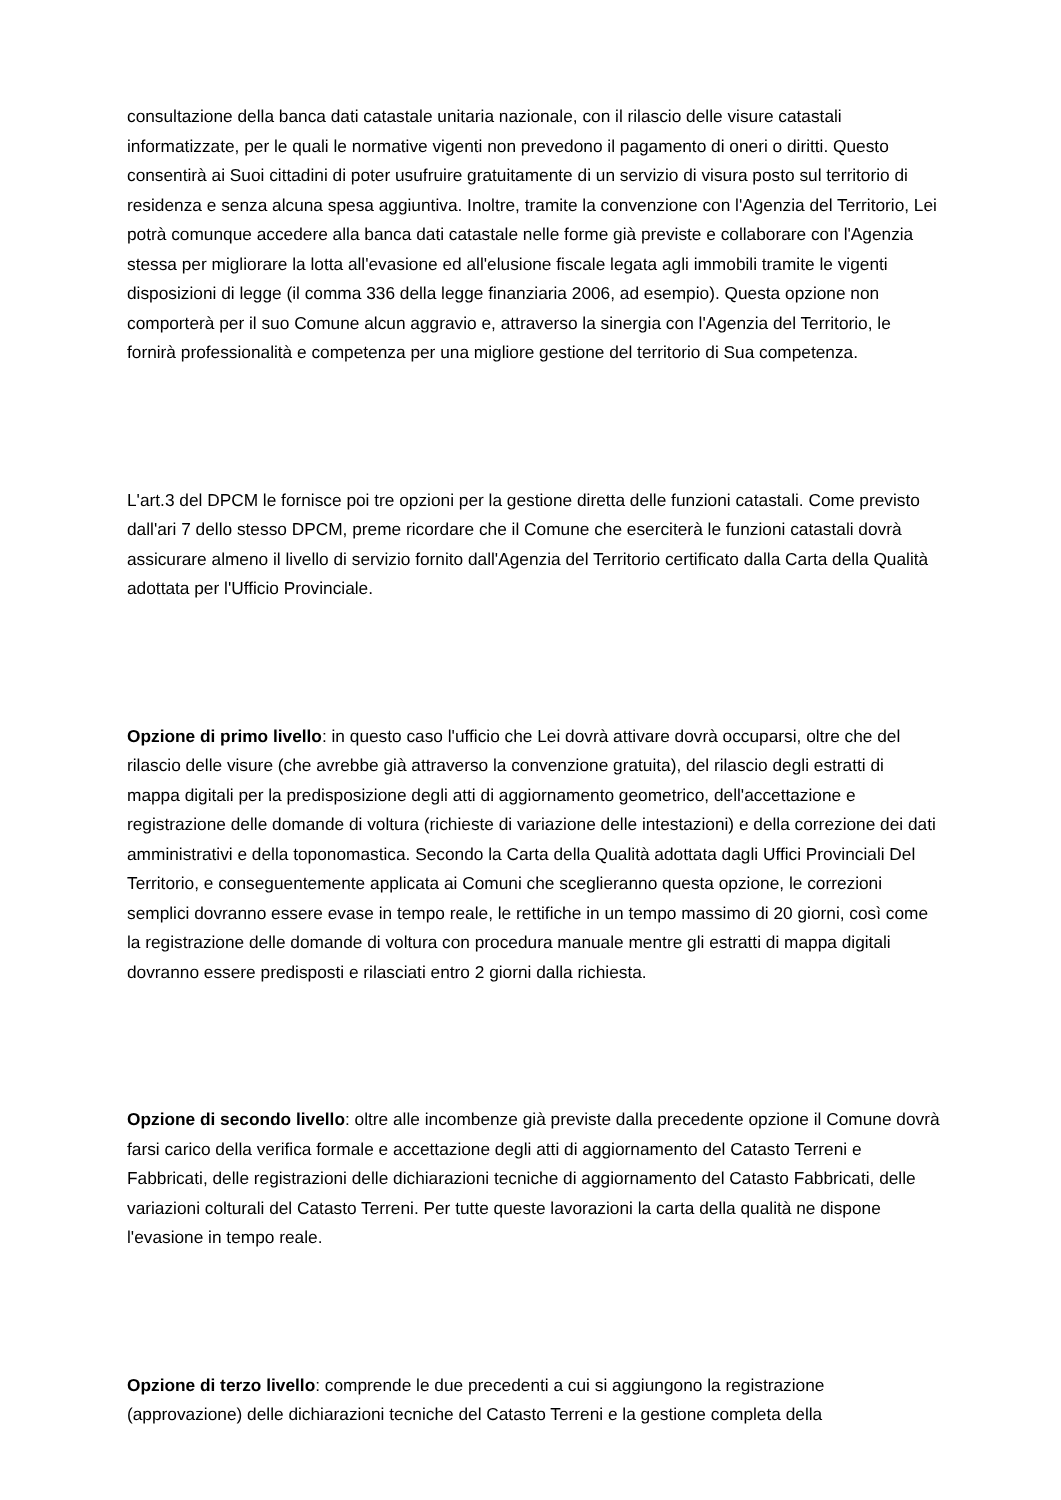consultazione della banca dati catastale unitaria nazionale, con il rilascio delle visure catastali informatizzate, per le quali le normative vigenti non prevedono il pagamento di oneri o diritti. Questo consentirà ai Suoi cittadini di poter usufruire gratuitamente di un servizio di visura posto sul territorio di residenza e senza alcuna spesa aggiuntiva. Inoltre, tramite la convenzione con l'Agenzia del Territorio, Lei potrà comunque accedere alla banca dati catastale nelle forme già previste e collaborare con l'Agenzia stessa per migliorare la lotta all'evasione ed all'elusione fiscale legata agli immobili tramite le vigenti disposizioni di legge (il comma 336 della legge finanziaria 2006, ad esempio). Questa opzione non comporterà per il suo Comune alcun aggravio e, attraverso la sinergia con l'Agenzia del Territorio, le fornirà professionalità e competenza per una migliore gestione del territorio di Sua competenza.
L'art.3 del DPCM le fornisce poi tre opzioni per la gestione diretta delle funzioni catastali. Come previsto dall'ari 7 dello stesso DPCM, preme ricordare che il Comune che eserciterà le funzioni catastali dovrà assicurare almeno il livello di servizio fornito dall'Agenzia del Territorio certificato dalla Carta della Qualità adottata per l'Ufficio Provinciale.
Opzione di primo livello: in questo caso l'ufficio che Lei dovrà attivare dovrà occuparsi, oltre che del rilascio delle visure (che avrebbe già attraverso la convenzione gratuita), del rilascio degli estratti di mappa digitali per la predisposizione degli atti di aggiornamento geometrico, dell'accettazione e registrazione delle domande di voltura (richieste di variazione delle intestazioni) e della correzione dei dati amministrativi e della toponomastica. Secondo la Carta della Qualità adottata dagli Uffici Provinciali Del Territorio, e conseguentemente applicata ai Comuni che sceglieranno questa opzione, le correzioni semplici dovranno essere evase in tempo reale, le rettifiche in un tempo massimo di 20 giorni, così come la registrazione delle domande di voltura con procedura manuale mentre gli estratti di mappa digitali dovranno essere predisposti e rilasciati entro 2 giorni dalla richiesta.
Opzione di secondo livello: oltre alle incombenze già previste dalla precedente opzione il Comune dovrà farsi carico della verifica formale e accettazione degli atti di aggiornamento del Catasto Terreni e Fabbricati, delle registrazioni delle dichiarazioni tecniche di aggiornamento del Catasto Fabbricati, delle variazioni colturali del Catasto Terreni. Per tutte queste lavorazioni la carta della qualità ne dispone l'evasione in tempo reale.
Opzione di terzo livello: comprende le due precedenti a cui si aggiungono la registrazione (approvazione) delle dichiarazioni tecniche del Catasto Terreni e la gestione completa della